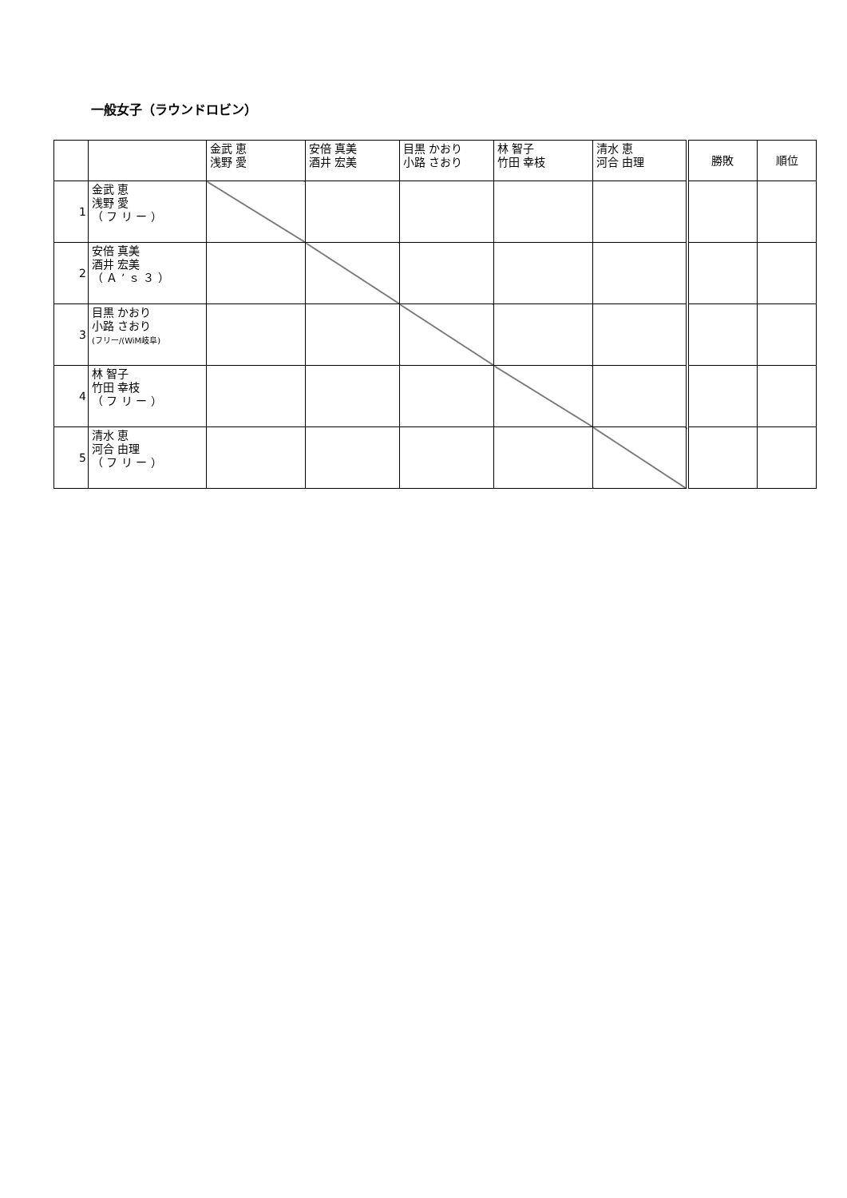一般女子（ラウンドロビン）
| | | 金武 恵 浅野 愛 | 安倍 真美 酒井 宏美 | 目黒 かおり 小路 さおり | 林 智子 竹田 幸枝 | 清水 恵 河合 由理 | 勝敗 | 順位 |
| --- | --- | --- | --- | --- | --- | --- | --- | --- |
| 1 | 金武 恵 浅野 愛 （ フ リ ー ） | | | | | | | |
| 2 | 安倍 真美 酒井 宏美 （ Ａ ’ ｓ ３ ） | | | | | | | |
| 3 | 目黒 かおり 小路 さおり (フリー/(WiM岐阜) | | | | | | | |
| 4 | 林 智子 竹田 幸枝 （ フ リ ー ） | | | | | | | |
| 5 | 清水 恵 河合 由理 （ フ リ ー ） | | | | | | | |